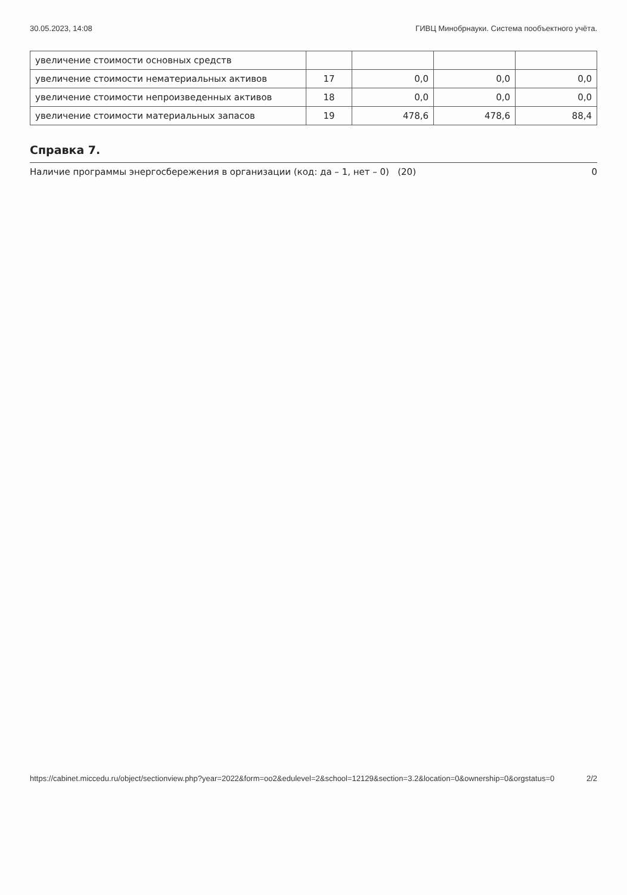30.05.2023, 14:08 ГИВЦ Минобрнауки. Система пообъектного учёта.
| увеличение стоимости основных средств | | | | |
| увеличение стоимости нематериальных активов | 17 | 0,0 | 0,0 | 0,0 |
| увеличение стоимости непроизведенных активов | 18 | 0,0 | 0,0 | 0,0 |
| увеличение стоимости материальных запасов | 19 | 478,6 | 478,6 | 88,4 |
Справка 7.
Наличие программы энергосбережения в организации (код: да – 1, нет – 0) (20) 0
https://cabinet.miccedu.ru/object/sectionview.php?year=2022&form=oo2&edulevel=2&school=12129&section=3.2&location=0&ownership=0&orgstatus=0 2/2